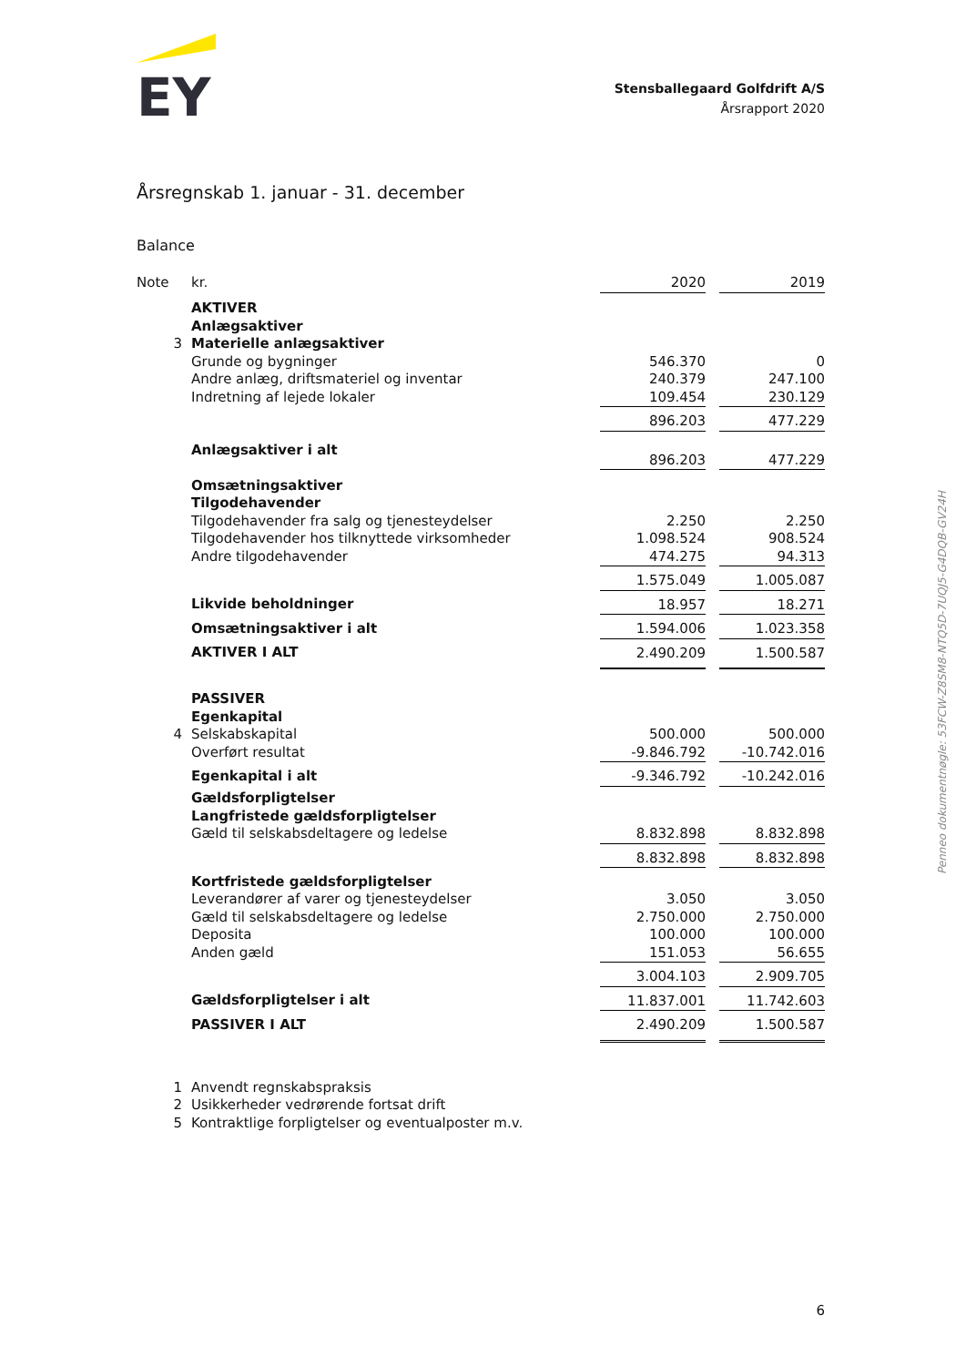EY
Stensballegaard Golfdrift A/S
Årsrapport 2020
Årsregnskab 1. januar - 31. december
Balance
| Note | kr. | 2020 | | 2019 |
| | AKTIVER | | | |
| | Anlægsaktiver | | | |
| 3 | Materielle anlægsaktiver | | | |
| | Grunde og bygninger | 546.370 | | 0 |
| | Andre anlæg, driftsmateriel og inventar | 240.379 | | 247.100 |
| | Indretning af lejede lokaler | 109.454 | | 230.129 |
| | | 896.203 | | 477.229 |
| | Anlægsaktiver i alt | 896.203 | | 477.229 |
| | Omsætningsaktiver | | | |
| | Tilgodehavender | | | |
| | Tilgodehavender fra salg og tjenesteydelser | 2.250 | | 2.250 |
| | Tilgodehavender hos tilknyttede virksomheder | 1.098.524 | | 908.524 |
| | Andre tilgodehavender | 474.275 | | 94.313 |
| | | 1.575.049 | | 1.005.087 |
| | Likvide beholdninger | 18.957 | | 18.271 |
| | Omsætningsaktiver i alt | 1.594.006 | | 1.023.358 |
| | AKTIVER I ALT | 2.490.209 | | 1.500.587 |
| | PASSIVER | | | |
| | Egenkapital | | | |
| 4 | Selskabskapital | 500.000 | | 500.000 |
| | Overført resultat | -9.846.792 | | -10.742.016 |
| | Egenkapital i alt | -9.346.792 | | -10.242.016 |
| | Gældsforpligtelser | | | |
| | Langfristede gældsforpligtelser | | | |
| | Gæld til selskabsdeltagere og ledelse | 8.832.898 | | 8.832.898 |
| | | 8.832.898 | | 8.832.898 |
| | Kortfristede gældsforpligtelser | | | |
| | Leverandører af varer og tjenesteydelser | 3.050 | | 3.050 |
| | Gæld til selskabsdeltagere og ledelse | 2.750.000 | | 2.750.000 |
| | Deposita | 100.000 | | 100.000 |
| | Anden gæld | 151.053 | | 56.655 |
| | | 3.004.103 | | 2.909.705 |
| | Gældsforpligtelser i alt | 11.837.001 | | 11.742.603 |
| | PASSIVER I ALT | 2.490.209 | | 1.500.587 |
| 1 | Anvendt regnskabspraksis |
| 2 | Usikkerheder vedrørende fortsat drift |
| 5 | Kontraktlige forpligtelser og eventualposter m.v. |
Penneo dokumentnøgle: 53FCW-Z8SM8-NTQ5D-7UQJ5-G4DQB-GV24H
6